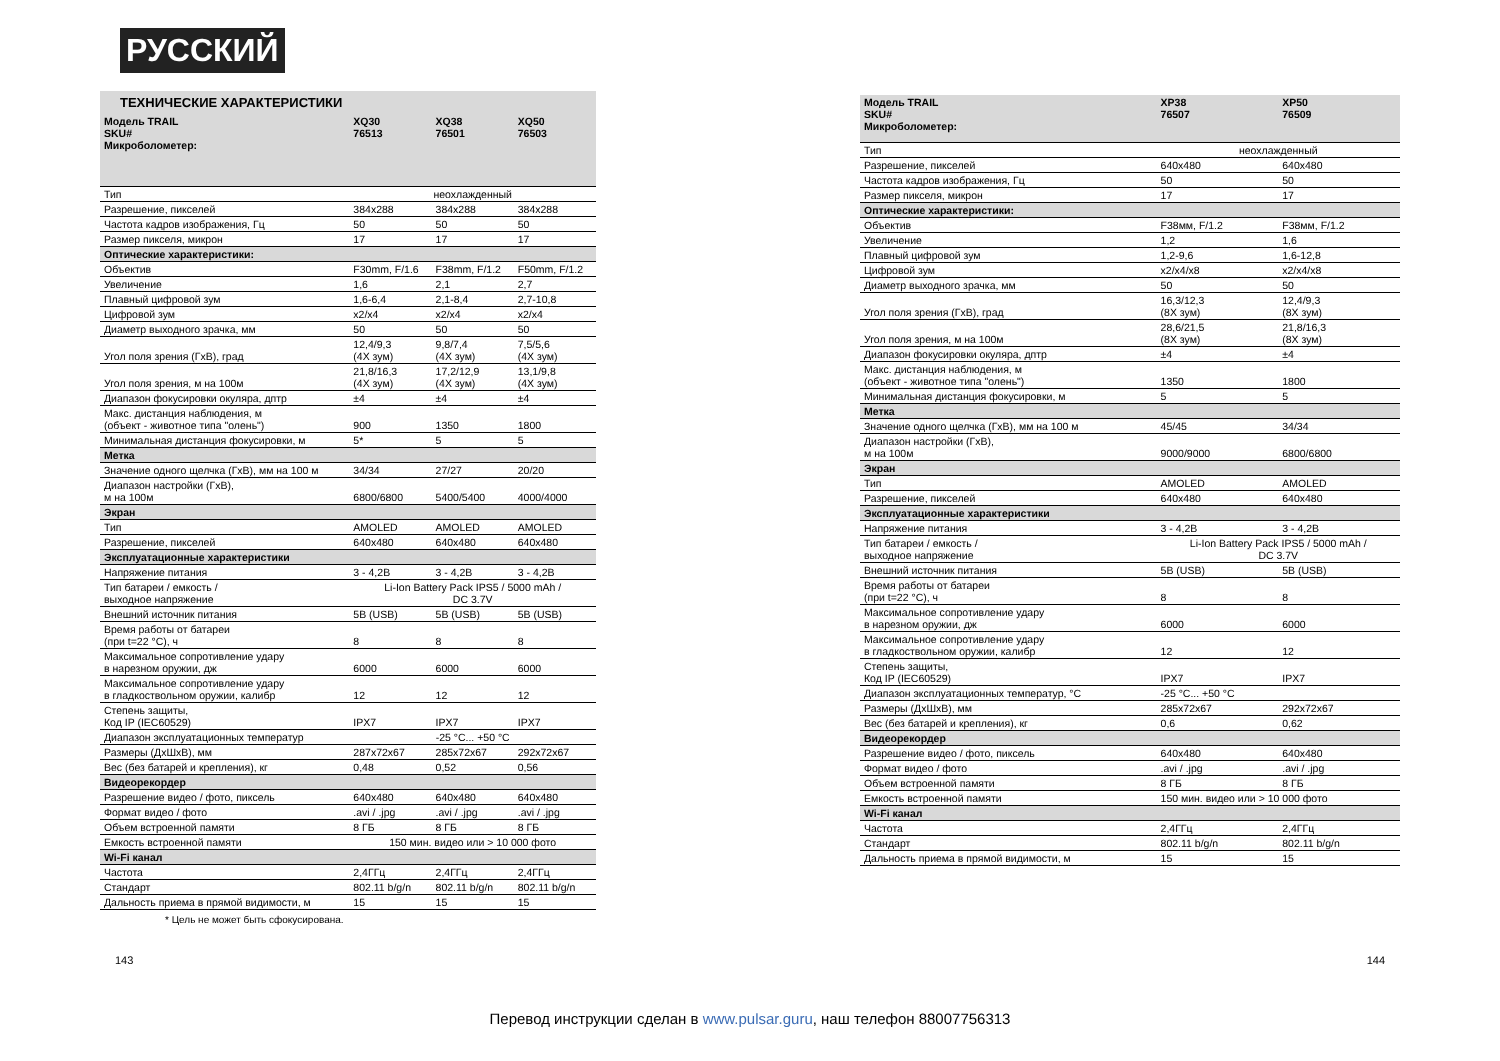РУССКИЙ
ТЕХНИЧЕСКИЕ ХАРАКТЕРИСТИКИ
| Модель TRAIL SKU# Микроболометер: | XQ30 76513 | XQ38 76501 | XQ50 76503 |
| --- | --- | --- | --- |
| Тип | неохлажденный | | |
| Разрешение, пикселей | 384x288 | 384x288 | 384x288 |
| Частота кадров изображения, Гц | 50 | 50 | 50 |
| Размер пикселя, микрон | 17 | 17 | 17 |
| Оптические характеристики: | | | |
| Объектив | F30mm, F/1.6 | F38mm, F/1.2 | F50mm, F/1.2 |
| Увеличение | 1,6 | 2,1 | 2,7 |
| Плавный цифровой зум | 1,6-6,4 | 2,1-8,4 | 2,7-10,8 |
| Цифровой зум | x2/x4 | x2/x4 | x2/x4 |
| Диаметр выходного зрачка, мм | 50 | 50 | 50 |
| Угол поля зрения (ГхВ), град | 12,4/9,3 (4X зум) | 9,8/7,4 (4X зум) | 7,5/5,6 (4X зум) |
| Угол поля зрения, м на 100м | 21,8/16,3 (4X зум) | 17,2/12,9 (4X зум) | 13,1/9,8 (4X зум) |
| Диапазон фокусировки окуляра, дптр | ±4 | ±4 | ±4 |
| Макс. дистанция наблюдения, м (объект - животное типа "олень") | 900 | 1350 | 1800 |
| Минимальная дистанция фокусировки, м | 5* | 5 | 5 |
| Метка | | | |
| Значение одного щелчка (ГхВ), мм на 100 м | 34/34 | 27/27 | 20/20 |
| Диапазон настройки (ГхВ), м на 100м | 6800/6800 | 5400/5400 | 4000/4000 |
| Экран | | | |
| Тип | AMOLED | AMOLED | AMOLED |
| Разрешение, пикселей | 640x480 | 640x480 | 640x480 |
| Эксплуатационные характеристики | | | |
| Напряжение питания | 3 - 4,2В | 3 - 4,2В | 3 - 4,2В |
| Тип батареи / емкость / выходное напряжение | Li-Ion Battery Pack IPS5 / 5000 mAh / DC 3.7V | | |
| Внешний источник питания | 5В (USB) | 5В (USB) | 5В (USB) |
| Время работы от батареи (при t=22 °C), ч | 8 | 8 | 8 |
| Максимальное сопротивление удару в нарезном оружии, дж | 6000 | 6000 | 6000 |
| Максимальное сопротивление удару в гладкоствольном оружии, калибр | 12 | 12 | 12 |
| Степень защиты, Код IP (IEC60529) | IPX7 | IPX7 | IPX7 |
| Диапазон эксплуатационных температур | -25 °C... +50 °C | | |
| Размеры (ДхШхВ), мм | 287x72x67 | 285x72x67 | 292x72x67 |
| Вес (без батарей и крепления), кг | 0,48 | 0,52 | 0,56 |
| Видеорекордер | | | |
| Разрешение видео / фото, пиксель | 640x480 | 640x480 | 640x480 |
| Формат видео / фото | .avi / .jpg | .avi / .jpg | .avi / .jpg |
| Объем встроенной памяти | 8 ГБ | 8 ГБ | 8 ГБ |
| Емкость встроенной памяти | 150 мин. видео или > 10 000 фото | | |
| Wi-Fi канал | | | |
| Частота | 2,4ГГц | 2,4ГГц | 2,4ГГц |
| Стандарт | 802.11 b/g/n | 802.11 b/g/n | 802.11 b/g/n |
| Дальность приема в прямой видимости, м | 15 | 15 | 15 |
* Цель не может быть сфокусирована.
| Модель TRAIL SKU# Микроболометер: | XP38 76507 | XP50 76509 |
| --- | --- | --- |
| Тип | неохлажденный | |
| Разрешение, пикселей | 640x480 | 640x480 |
| Частота кадров изображения, Гц | 50 | 50 |
| Размер пикселя, микрон | 17 | 17 |
| Оптические характеристики: | | |
| Объектив | F38мм, F/1.2 | F38мм, F/1.2 |
| Увеличение | 1,2 | 1,6 |
| Плавный цифровой зум | 1,2-9,6 | 1,6-12,8 |
| Цифровой зум | x2/x4/x8 | x2/x4/x8 |
| Диаметр выходного зрачка, мм | 50 | 50 |
| Угол поля зрения (ГхВ), град | 16,3/12,3 (8X зум) | 12,4/9,3 (8X зум) |
| Угол поля зрения, м на 100м | 28,6/21,5 (8X зум) | 21,8/16,3 (8X зум) |
| Диапазон фокусировки окуляра, дптр | ±4 | ±4 |
| Макс. дистанция наблюдения, м (объект - животное типа "олень") | 1350 | 1800 |
| Минимальная дистанция фокусировки, м | 5 | 5 |
| Метка | | |
| Значение одного щелчка (ГхВ), мм на 100 м | 45/45 | 34/34 |
| Диапазон настройки (ГхВ), м на 100м | 9000/9000 | 6800/6800 |
| Экран | | |
| Тип | AMOLED | AMOLED |
| Разрешение, пикселей | 640x480 | 640x480 |
| Эксплуатационные характеристики | | |
| Напряжение питания | 3 - 4,2В | 3 - 4,2В |
| Тип батареи / емкость / выходное напряжение | Li-Ion Battery Pack IPS5 / 5000 mAh / DC 3.7V | |
| Внешний источник питания | 5В (USB) | 5В (USB) |
| Время работы от батареи (при t=22 °C), ч | 8 | 8 |
| Максимальное сопротивление удару в нарезном оружии, дж | 6000 | 6000 |
| Максимальное сопротивление удару в гладкоствольном оружии, калибр | 12 | 12 |
| Степень защиты, Код IP (IEC60529) | IPX7 | IPX7 |
| Диапазон эксплуатационных температур, °C | -25 °C... +50 °C | |
| Размеры (ДхШхВ), мм | 285x72x67 | 292x72x67 |
| Вес (без батарей и крепления), кг | 0,6 | 0,62 |
| Видеорекордер | | |
| Разрешение видео / фото, пиксель | 640x480 | 640x480 |
| Формат видео / фото | .avi / .jpg | .avi / .jpg |
| Объем встроенной памяти | 8 ГБ | 8 ГБ |
| Емкость встроенной памяти | 150 мин. видео или > 10 000 фото | |
| Wi-Fi канал | | |
| Частота | 2,4ГГц | 2,4ГГц |
| Стандарт | 802.11 b/g/n | 802.11 b/g/n |
| Дальность приема в прямой видимости, м | 15 | 15 |
143 144
Перевод инструкции сделан в www.pulsar.guru, наш телефон 88007756313